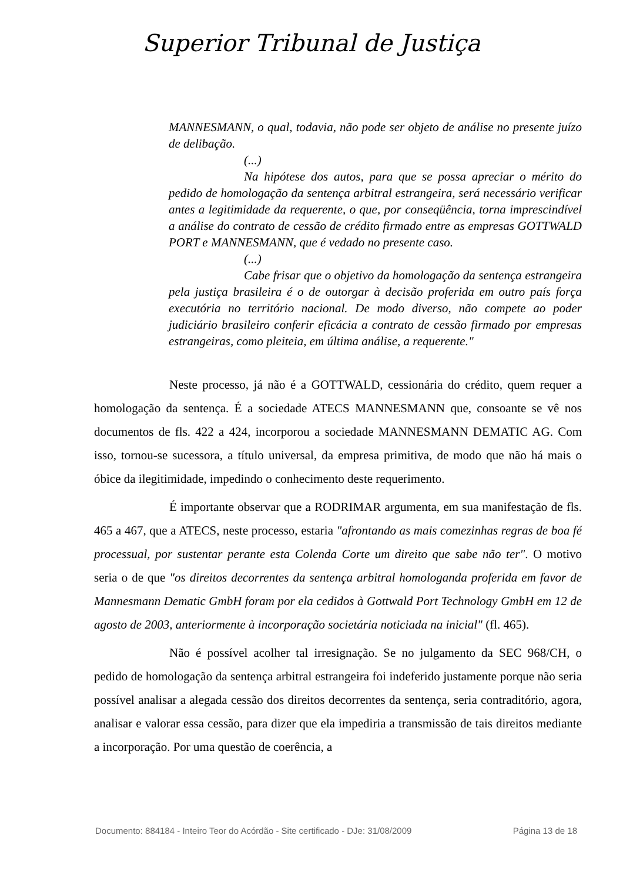Superior Tribunal de Justiça
MANNESMANN, o qual, todavia, não pode ser objeto de análise no presente juízo de delibação.
(...)
Na hipótese dos autos, para que se possa apreciar o mérito do pedido de homologação da sentença arbitral estrangeira, será necessário verificar antes a legitimidade da requerente, o que, por conseqüência, torna imprescindível a análise do contrato de cessão de crédito firmado entre as empresas GOTTWALD PORT e MANNESMANN, que é vedado no presente caso.
(...)
Cabe frisar que o objetivo da homologação da sentença estrangeira pela justiça brasileira é o de outorgar à decisão proferida em outro país força executória no território nacional. De modo diverso, não compete ao poder judiciário brasileiro conferir eficácia a contrato de cessão firmado por empresas estrangeiras, como pleiteia, em última análise, a requerente."
Neste processo, já não é a GOTTWALD, cessionária do crédito, quem requer a homologação da sentença. É a sociedade ATECS MANNESMANN que, consoante se vê nos documentos de fls. 422 a 424, incorporou a sociedade MANNESMANN DEMATIC AG. Com isso, tornou-se sucessora, a título universal, da empresa primitiva, de modo que não há mais o óbice da ilegitimidade, impedindo o conhecimento deste requerimento.
É importante observar que a RODRIMAR argumenta, em sua manifestação de fls. 465 a 467, que a ATECS, neste processo, estaria "afrontando as mais comezinhas regras de boa fé processual, por sustentar perante esta Colenda Corte um direito que sabe não ter". O motivo seria o de que "os direitos decorrentes da sentença arbitral homologanda proferida em favor de Mannesmann Dematic GmbH foram por ela cedidos à Gottwald Port Technology GmbH em 12 de agosto de 2003, anteriormente à incorporação societária noticiada na inicial" (fl. 465).
Não é possível acolher tal irresignação. Se no julgamento da SEC 968/CH, o pedido de homologação da sentença arbitral estrangeira foi indeferido justamente porque não seria possível analisar a alegada cessão dos direitos decorrentes da sentença, seria contraditório, agora, analisar e valorar essa cessão, para dizer que ela impediria a transmissão de tais direitos mediante a incorporação. Por uma questão de coerência, a
Documento: 884184 - Inteiro Teor do Acórdão - Site certificado - DJe: 31/08/2009 Página 13 de 18